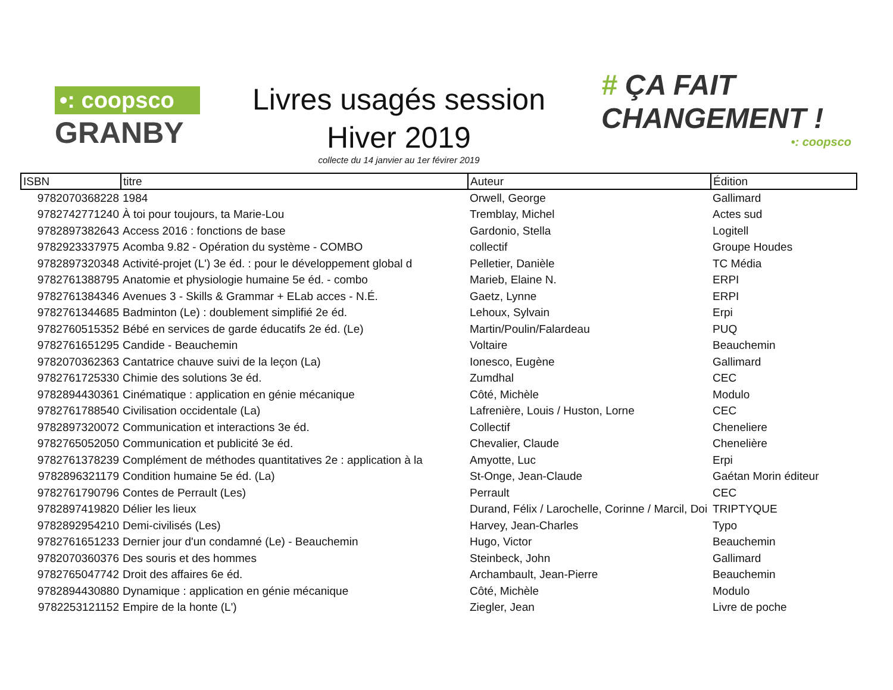•: coopsco
GRANBY
Livres usagés session
Hiver 2019
collecte du 14 janvier au 1er févirer 2019
# ÇA FAIT
CHANGEMENT !
•: coopsco
| ISBN | titre | Auteur | Édition |
| --- | --- | --- | --- |
| 9782070368228 | 1984 | Orwell, George | Gallimard |
| 9782742771240 | À toi pour toujours, ta Marie-Lou | Tremblay, Michel | Actes sud |
| 9782897382643 | Access 2016 : fonctions de base | Gardonio, Stella | Logitell |
| 9782923337975 | Acomba 9.82 - Opération du système - COMBO | collectif | Groupe Houdes |
| 9782897320348 | Activité-projet (L') 3e éd. : pour le développement global d | Pelletier, Danièle | TC Média |
| 9782761388795 | Anatomie et physiologie humaine 5e éd. - combo | Marieb, Elaine N. | ERPI |
| 9782761384346 | Avenues 3 - Skills & Grammar + ELab acces - N.É. | Gaetz, Lynne | ERPI |
| 9782761344685 | Badminton (Le) : doublement simplifié 2e éd. | Lehoux, Sylvain | Erpi |
| 9782760515352 | Bébé en services de garde éducatifs 2e éd. (Le) | Martin/Poulin/Falardeau | PUQ |
| 9782761651295 | Candide - Beauchemin | Voltaire | Beauchemin |
| 9782070362363 | Cantatrice chauve suivi de la leçon (La) | Ionesco, Eugène | Gallimard |
| 9782761725330 | Chimie des solutions 3e éd. | Zumdhal | CEC |
| 9782894430361 | Cinématique : application en génie mécanique | Côté, Michèle | Modulo |
| 9782761788540 | Civilisation occidentale (La) | Lafrenière, Louis / Huston, Lorne | CEC |
| 9782897320072 | Communication et interactions 3e éd. | Collectif | Cheneliere |
| 9782765052050 | Communication et publicité 3e éd. | Chevalier, Claude | Chenelière |
| 9782761378239 | Complément de méthodes quantitatives 2e : application à la | Amyotte, Luc | Erpi |
| 9782896321179 | Condition humaine 5e éd. (La) | St-Onge, Jean-Claude | Gaétan Morin éditeur |
| 9782761790796 | Contes de Perrault (Les) | Perrault | CEC |
| 9782897419820 | Délier les lieux | Durand, Félix / Larochelle, Corinne / Marcil, Doi | TRIPTYQUE |
| 9782892954210 | Demi-civilisés (Les) | Harvey, Jean-Charles | Typo |
| 9782761651233 | Dernier jour d'un condamné (Le) - Beauchemin | Hugo, Victor | Beauchemin |
| 9782070360376 | Des souris et des hommes | Steinbeck, John | Gallimard |
| 9782765047742 | Droit des affaires 6e éd. | Archambault, Jean-Pierre | Beauchemin |
| 9782894430880 | Dynamique : application en génie mécanique | Côté, Michèle | Modulo |
| 9782253121152 | Empire de la honte (L') | Ziegler, Jean | Livre de poche |